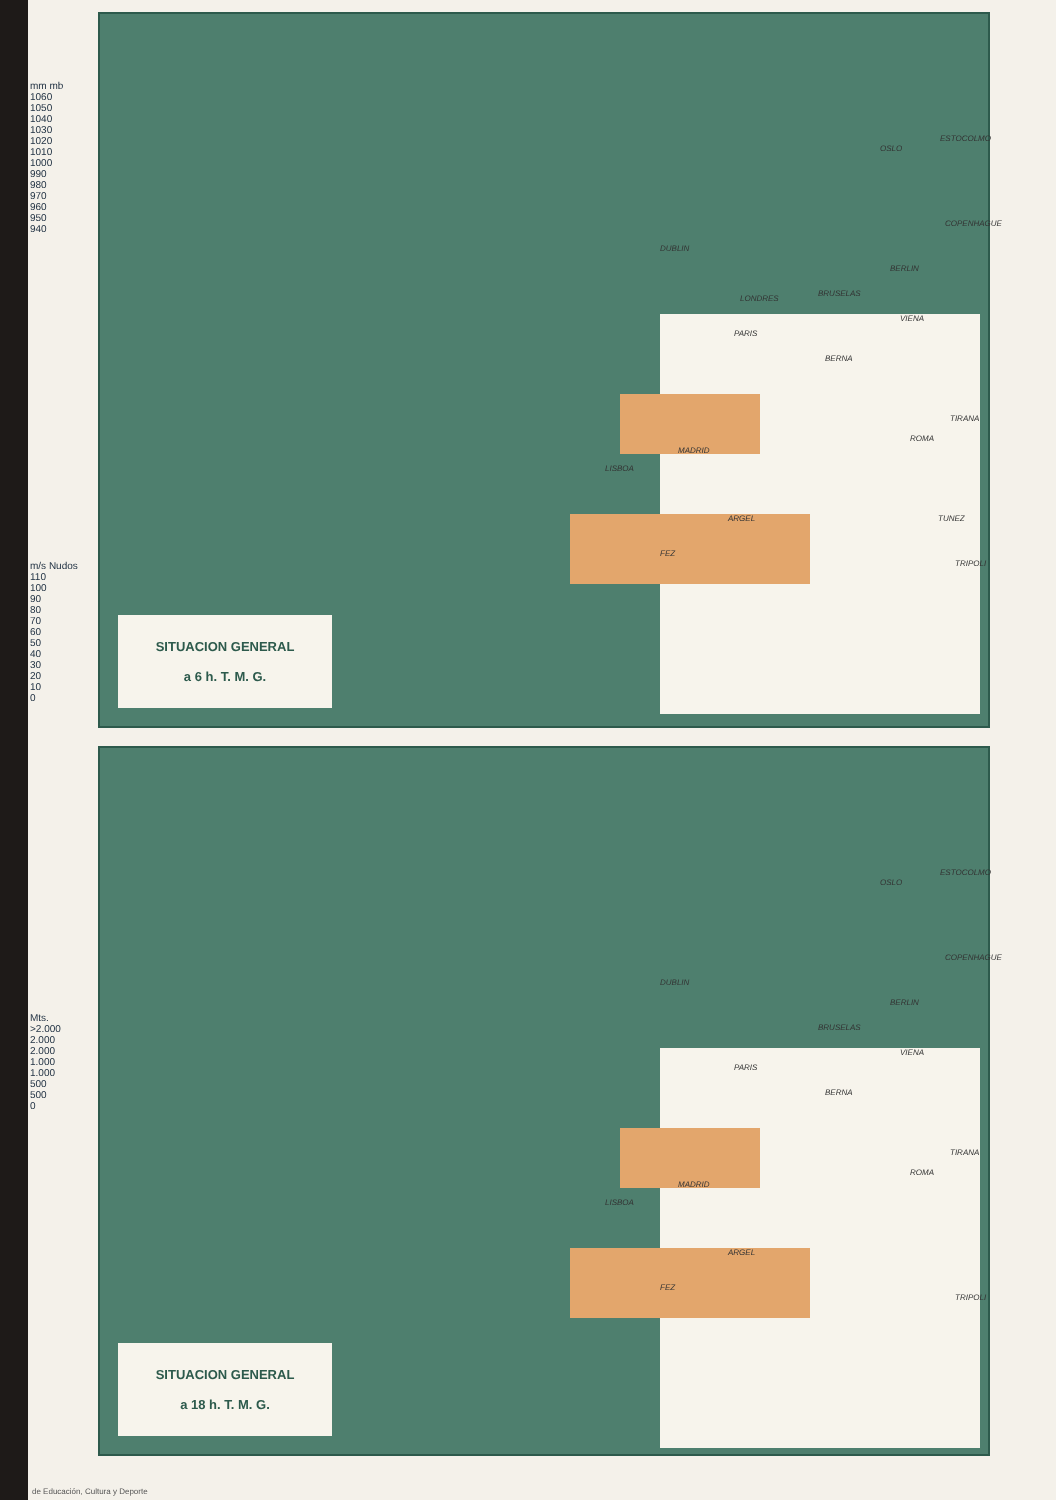mm mb
1060
1050
1040
1030
1020
1010
1000
990
980
970
960
950
940
m/s Nudos
110
100
90
80
70
60
50
40
30
20
10
0
Mts.
>2.000
2.000
2.000
1.000
1.000
500
500
0
DUBLIN
LONDRES
BRUSELAS
PARIS
BERNA
MADRID
LISBOA
ARGEL
FEZ
ROMA
TUNEZ
BERLIN
OSLO
ESTOCOLMO
COPENHAGUE
TIRANA
VIENA
TRIPOLI
SITUACION GENERAL
a 6 h. T. M. G.
DUBLIN
BRUSELAS
PARIS
BERNA
MADRID
LISBOA
ARGEL
FEZ
ROMA
BERLIN
OSLO
ESTOCOLMO
COPENHAGUE
TIRANA
VIENA
TRIPOLI
SITUACION GENERAL
a 18 h. T. M. G.
de Educación, Cultura y Deporte